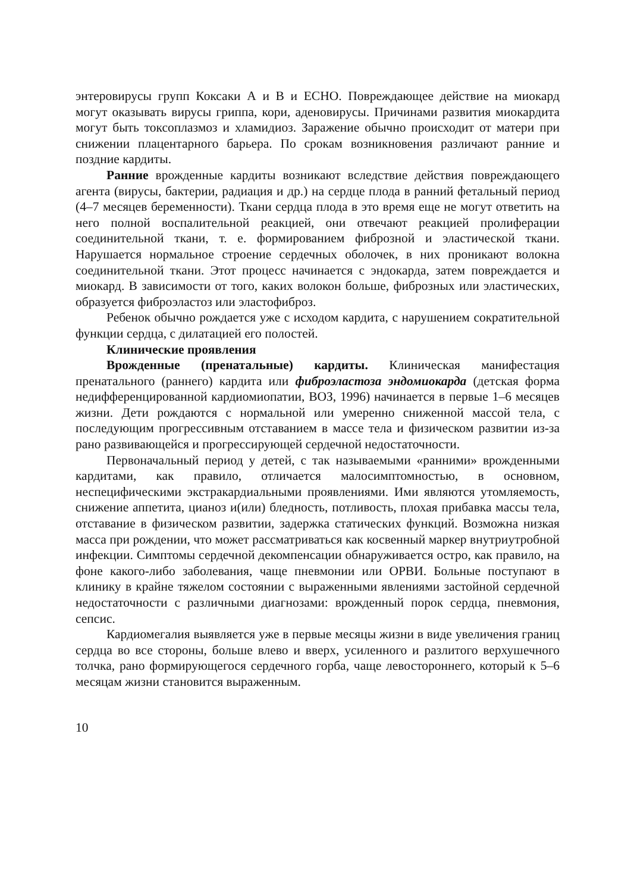энтеровирусы групп Коксаки А и В и ЕСНО. Повреждающее действие на миокард могут оказывать вирусы гриппа, кори, аденовирусы. Причинами развития миокардита могут быть токсоплазмоз и хламидиоз. Заражение обычно происходит от матери при снижении плацентарного барьера. По срокам возникновения различают ранние и поздние кардиты.
Ранние врожденные кардиты возникают вследствие действия повреждающего агента (вирусы, бактерии, радиация и др.) на сердце плода в ранний фетальный период (4–7 месяцев беременности). Ткани сердца плода в это время еще не могут ответить на него полной воспалительной реакцией, они отвечают реакцией пролиферации соединительной ткани, т. е. формированием фиброзной и эластической ткани. Нарушается нормальное строение сердечных оболочек, в них проникают волокна соединительной ткани. Этот процесс начинается с эндокарда, затем повреждается и миокард. В зависимости от того, каких волокон больше, фиброзных или эластических, образуется фиброэластоз или эластофиброз.
Ребенок обычно рождается уже с исходом кардита, с нарушением сократительной функции сердца, с дилатацией его полостей.
Клинические проявления
Врожденные (пренатальные) кардиты. Клиническая манифестация пренатального (раннего) кардита или фиброэластоза эндомиокарда (детская форма недифференцированной кардиомиопатии, ВОЗ, 1996) начинается в первые 1–6 месяцев жизни. Дети рождаются с нормальной или умеренно сниженной массой тела, с последующим прогрессивным отставанием в массе тела и физическом развитии из-за рано развивающейся и прогрессирующей сердечной недостаточности.
Первоначальный период у детей, с так называемыми «ранними» врожденными кардитами, как правило, отличается малосимптомностью, в основном, неспецифическими экстракардиальными проявлениями. Ими являются утомляемость, снижение аппетита, цианоз и(или) бледность, потливость, плохая прибавка массы тела, отставание в физическом развитии, задержка статических функций. Возможна низкая масса при рождении, что может рассматриваться как косвенный маркер внутриутробной инфекции. Симптомы сердечной декомпенсации обнаруживается остро, как правило, на фоне какого-либо заболевания, чаще пневмонии или ОРВИ. Больные поступают в клинику в крайне тяжелом состоянии с выраженными явлениями застойной сердечной недостаточности с различными диагнозами: врожденный порок сердца, пневмония, сепсис.
Кардиомегалия выявляется уже в первые месяцы жизни в виде увеличения границ сердца во все стороны, больше влево и вверх, усиленного и разлитого верхушечного толчка, рано формирующегося сердечного горба, чаще левостороннего, который к 5–6 месяцам жизни становится выраженным.
10